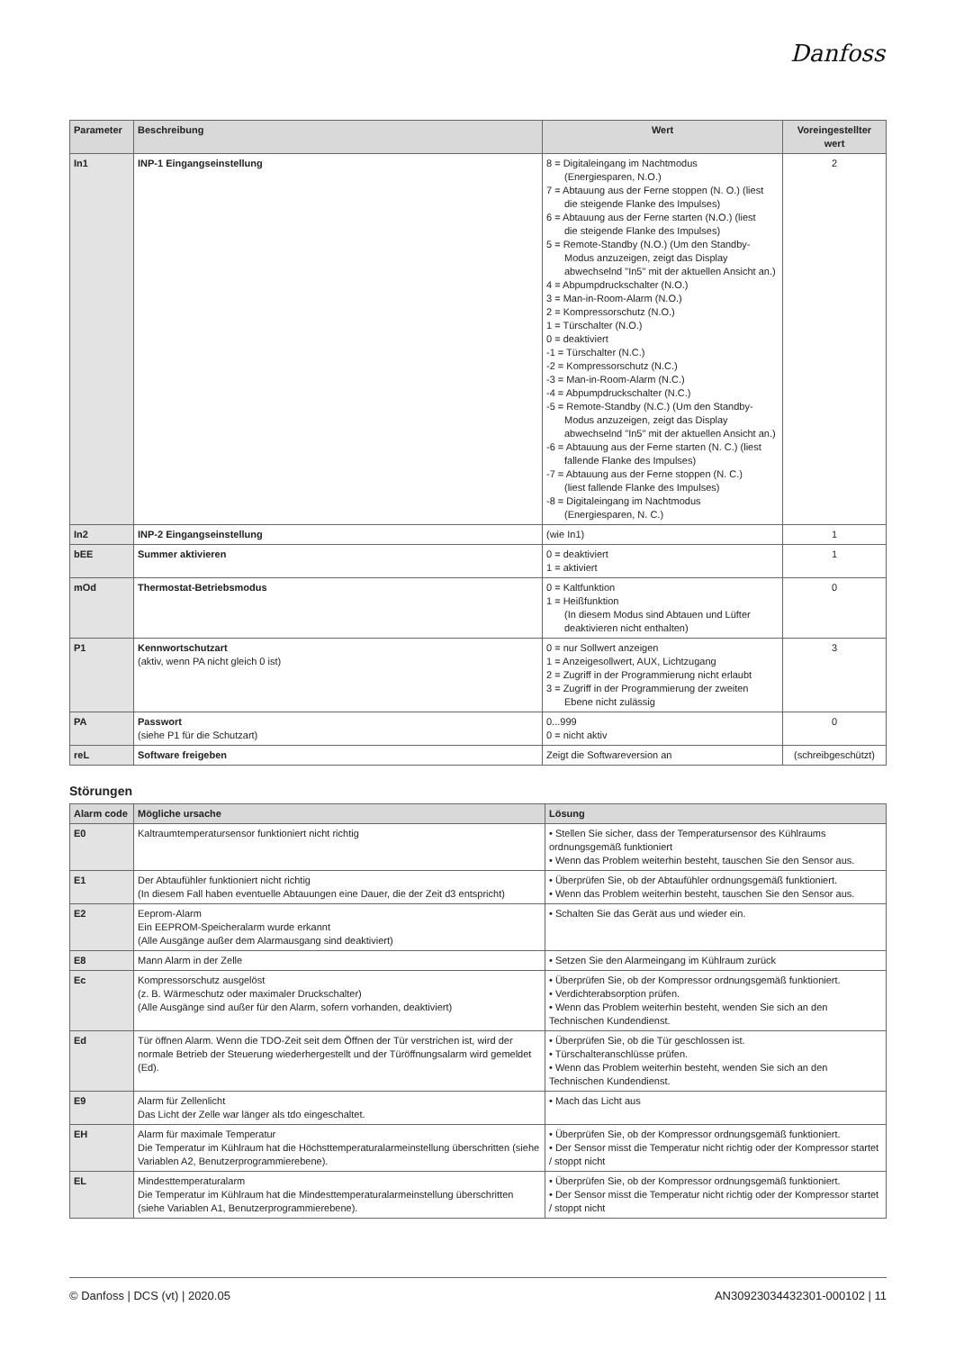Danfoss
| Parameter | Beschreibung | Wert | Voreingestellter wert |
| --- | --- | --- | --- |
| In1 | INP-1 Eingangseinstellung | 8 = Digitaleingang im Nachtmodus (Energiesparen, N.O.) 7 = Abtauung aus der Ferne stoppen (N. O.) (liest die steigende Flanke des Impulses) 6 = Abtauung aus der Ferne starten (N.O.) (liest die steigende Flanke des Impulses) 5 = Remote-Standby (N.O.) (Um den Standby- Modus anzuzeigen, zeigt das Display abwechselnd "In5" mit der aktuellen Ansicht an.) 4 = Abpumpdruckschalter (N.O.) 3 = Man-in-Room-Alarm (N.O.) 2 = Kompressorschutz (N.O.) 1 = Türschalter (N.O.) 0 = deaktiviert -1 = Türschalter (N.C.) -2 = Kompressorschutz (N.C.) -3 = Man-in-Room-Alarm (N.C.) -4 = Abpumpdruckschalter (N.C.) -5 = Remote-Standby (N.C.) (Um den Standby- Modus anzuzeigen, zeigt das Display abwechselnd "In5" mit der aktuellen Ansicht an.) -6 = Abtauung aus der Ferne starten (N. C.) (liest fallende Flanke des Impulses) -7 = Abtauung aus der Ferne stoppen (N. C.) (liest fallende Flanke des Impulses) -8 = Digitaleingang im Nachtmodus (Energiesparen, N. C.) | 2 |
| In2 | INP-2 Eingangseinstellung | (wie In1) | 1 |
| bEE | Summer aktivieren | 0 = deaktiviert 1 = aktiviert | 1 |
| mOd | Thermostat-Betriebsmodus | 0 = Kaltfunktion 1 = Heißfunktion (In diesem Modus sind Abtauen und Lüfter deaktivieren nicht enthalten) | 0 |
| P1 | Kennwortschutzart (aktiv, wenn PA nicht gleich 0 ist) | 0 = nur Sollwert anzeigen 1 = Anzeigesollwert, AUX, Lichtzugang 2 = Zugriff in der Programmierung nicht erlaubt 3 = Zugriff in der Programmierung der zweiten Ebene nicht zulässig | 3 |
| PA | Passwort (siehe P1 für die Schutzart) | 0...999 0 = nicht aktiv | 0 |
| reL | Software freigeben | Zeigt die Softwareversion an | (schreibgeschützt) |
Störungen
| Alarm code | Mögliche ursache | Lösung |
| --- | --- | --- |
| E0 | Kaltraumtemperatursensor funktioniert nicht richtig | • Stellen Sie sicher, dass der Temperatursensor des Kühlraums ordnungsgemäß funktioniert • Wenn das Problem weiterhin besteht, tauschen Sie den Sensor aus. |
| E1 | Der Abtaufühler funktioniert nicht richtig (In diesem Fall haben eventuelle Abtauungen eine Dauer, die der Zeit d3 entspricht) | • Überprüfen Sie, ob der Abtaufühler ordnungsgemäß funktioniert. • Wenn das Problem weiterhin besteht, tauschen Sie den Sensor aus. |
| E2 | Eeprom-Alarm Ein EEPROM-Speicheralarm wurde erkannt (Alle Ausgänge außer dem Alarmausgang sind deaktiviert) | • Schalten Sie das Gerät aus und wieder ein. |
| E8 | Mann Alarm in der Zelle | • Setzen Sie den Alarmeingang im Kühlraum zurück |
| Ec | Kompressorschutz ausgelöst (z. B. Wärmeschutz oder maximaler Druckschalter) (Alle Ausgänge sind außer für den Alarm, sofern vorhanden, deaktiviert) | • Überprüfen Sie, ob der Kompressor ordnungsgemäß funktioniert. • Verdichterabsorption prüfen. • Wenn das Problem weiterhin besteht, wenden Sie sich an den Technischen Kundendienst. |
| Ed | Tür öffnen Alarm. Wenn die TDO-Zeit seit dem Öffnen der Tür verstrichen ist, wird der normale Betrieb der Steuerung wiederhergestellt und der Türöffnungsalarm wird gemeldet (Ed). | • Überprüfen Sie, ob die Tür geschlossen ist. • Türschalteranschlüsse prüfen. • Wenn das Problem weiterhin besteht, wenden Sie sich an den Technischen Kundendienst. |
| E9 | Alarm für Zellenlicht Das Licht der Zelle war länger als tdo eingeschaltet. | • Mach das Licht aus |
| EH | Alarm für maximale Temperatur Die Temperatur im Kühlraum hat die Höchsttemperaturalarmeinstellung überschritten (siehe Variablen A2, Benutzerprogrammierebene). | • Überprüfen Sie, ob der Kompressor ordnungsgemäß funktioniert. • Der Sensor misst die Temperatur nicht richtig oder der Kompressor startet / stoppt nicht |
| EL | Mindesttemperaturalarm Die Temperatur im Kühlraum hat die Mindesttemperaturalarmeinstellung überschritten (siehe Variablen A1, Benutzerprogrammierebene). | • Überprüfen Sie, ob der Kompressor ordnungsgemäß funktioniert. • Der Sensor misst die Temperatur nicht richtig oder der Kompressor startet / stoppt nicht |
© Danfoss | DCS (vt) | 2020.05 AN30923034432301-000102 | 11